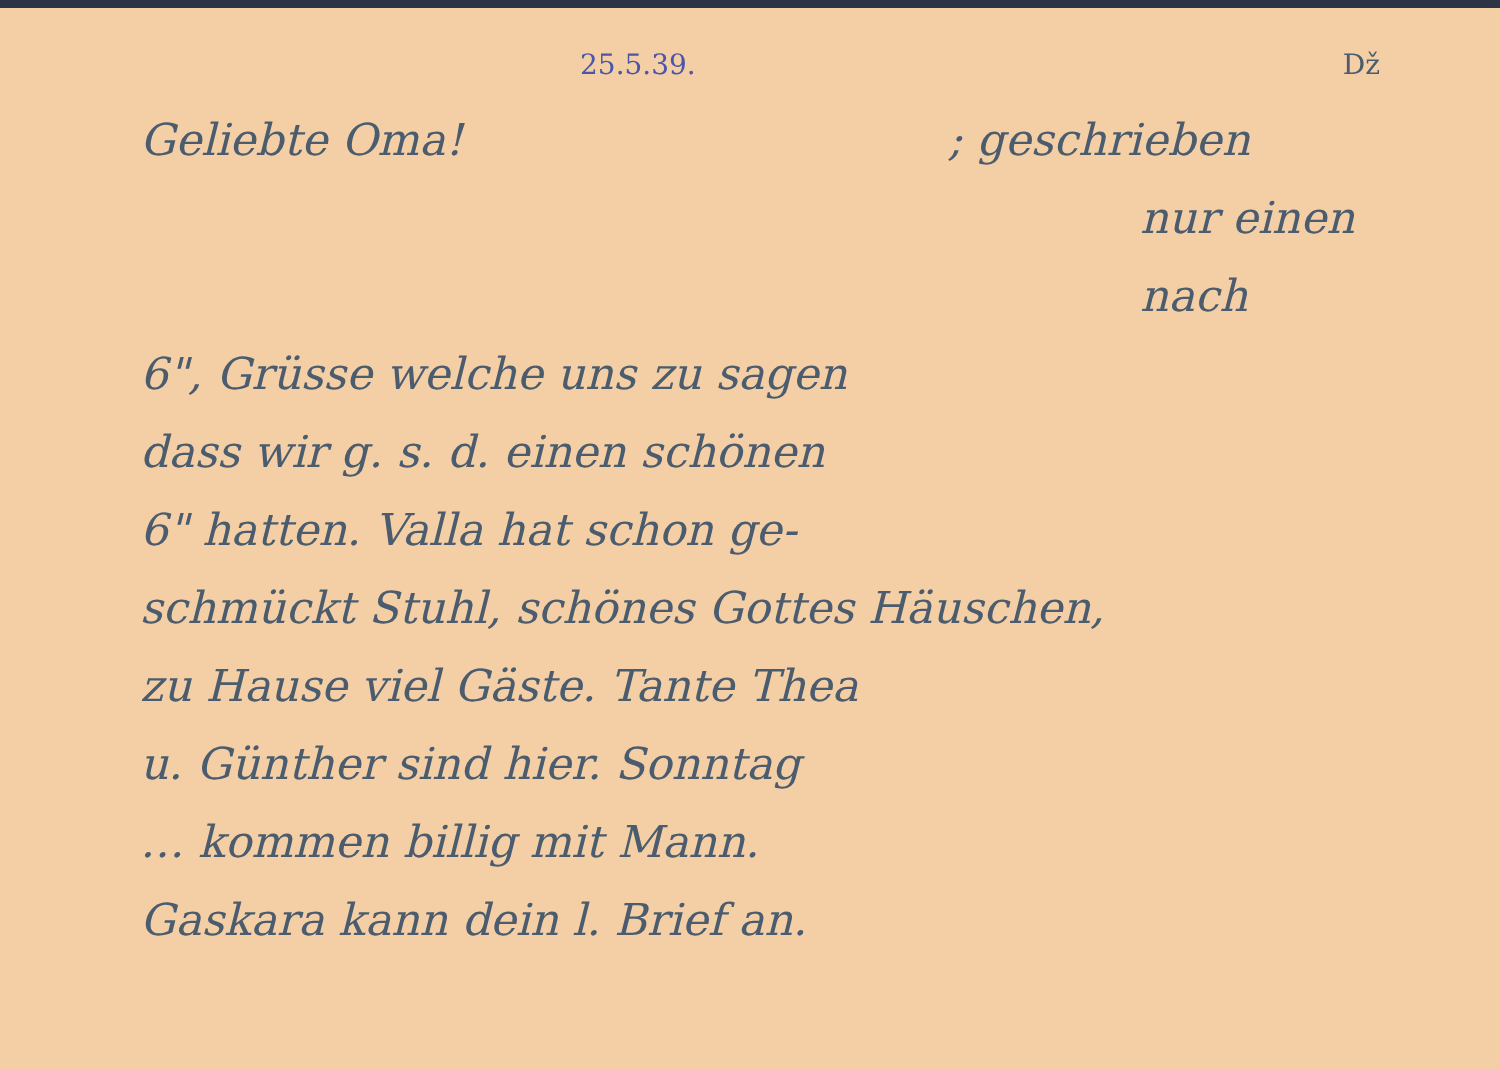25.5.39. Dž
Geliebte Oma!; geschrieben
nur einen nach
6", Grüsse welche uns zu sagen
dass wir g. s. d. einen schönen
6" hatten. Valla hat schon ge-
schmückt Stuhl, schönes Gottes Häuschen,
zu Hause viel Gäste. Tante Thea
u. Günther sind hier. Sonntag
… kommen billig mit Mann.
Gaskara kann dein l. Brief an.